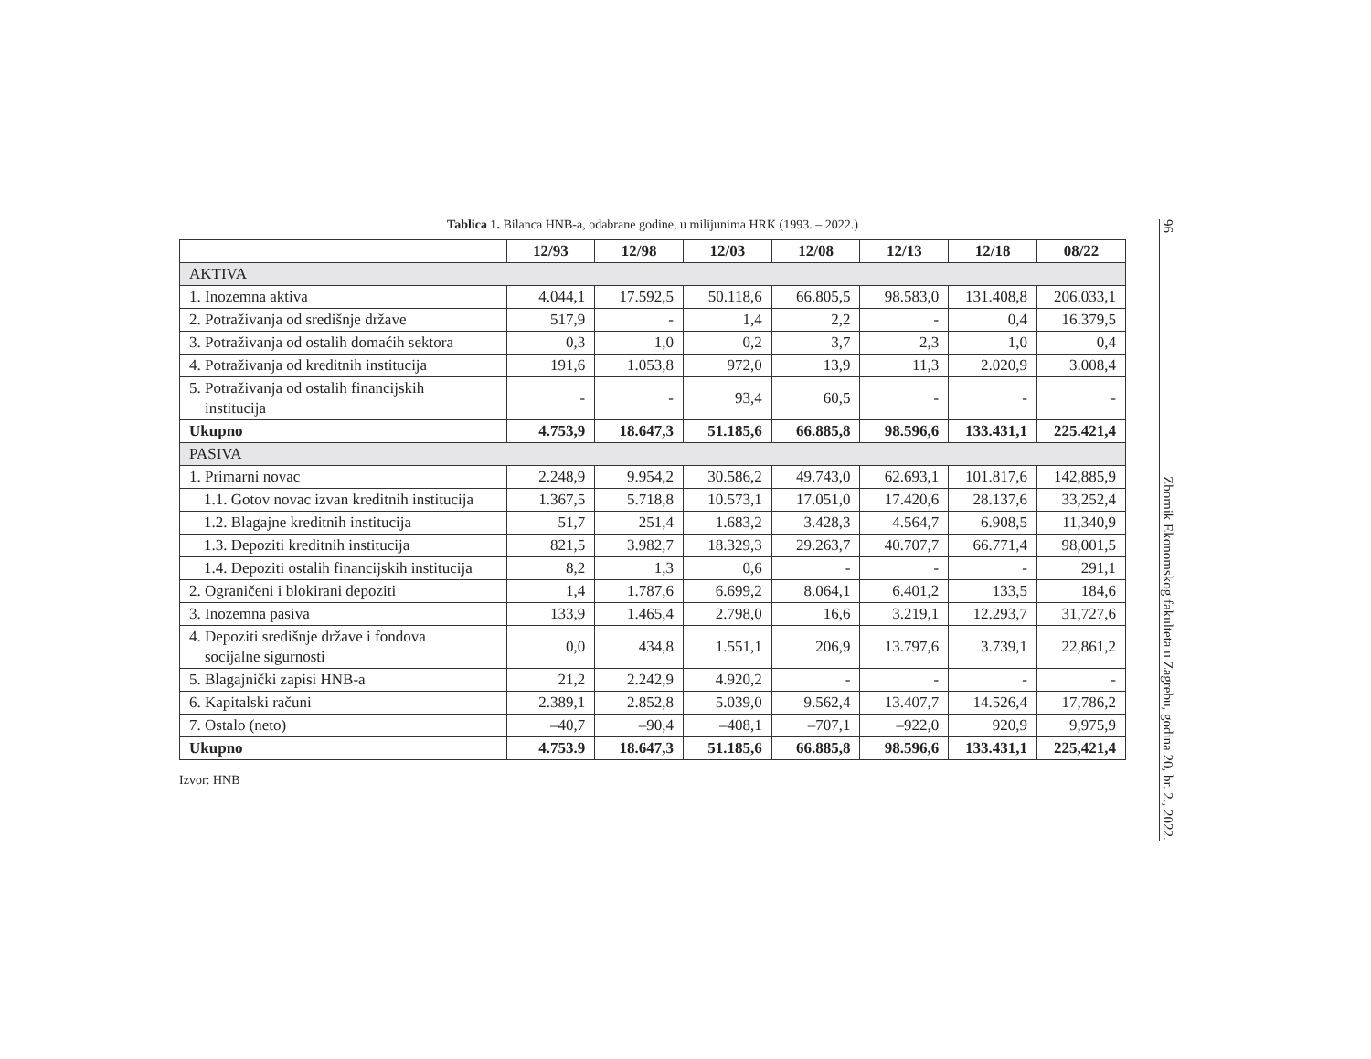Tablica 1. Bilanca HNB-a, odabrane godine, u milijunima HRK (1993. – 2022.)
| | 12/93 | 12/98 | 12/03 | 12/08 | 12/13 | 12/18 | 08/22 |
| --- | --- | --- | --- | --- | --- | --- | --- |
| AKTIVA | | | | | | | |
| 1. Inozemna aktiva | 4.044,1 | 17.592,5 | 50.118,6 | 66.805,5 | 98.583,0 | 131.408,8 | 206.033,1 |
| 2. Potraživanja od središnje države | 517,9 | - | 1,4 | 2,2 | - | 0,4 | 16.379,5 |
| 3. Potraživanja od ostalih domaćih sektora | 0,3 | 1,0 | 0,2 | 3,7 | 2,3 | 1,0 | 0,4 |
| 4. Potraživanja od kreditnih institucija | 191,6 | 1.053,8 | 972,0 | 13,9 | 11,3 | 2.020,9 | 3.008,4 |
| 5. Potraživanja od ostalih financijskih institucija | - | - | 93,4 | 60,5 | - | - | - |
| Ukupno | 4.753,9 | 18.647,3 | 51.185,6 | 66.885,8 | 98.596,6 | 133.431,1 | 225.421,4 |
| PASIVA | | | | | | | |
| 1. Primarni novac | 2.248,9 | 9.954,2 | 30.586,2 | 49.743,0 | 62.693,1 | 101.817,6 | 142,885,9 |
| 1.1. Gotov novac izvan kreditnih institucija | 1.367,5 | 5.718,8 | 10.573,1 | 17.051,0 | 17.420,6 | 28.137,6 | 33,252,4 |
| 1.2. Blagajne kreditnih institucija | 51,7 | 251,4 | 1.683,2 | 3.428,3 | 4.564,7 | 6.908,5 | 11,340,9 |
| 1.3. Depoziti kreditnih institucija | 821,5 | 3.982,7 | 18.329,3 | 29.263,7 | 40.707,7 | 66.771,4 | 98,001,5 |
| 1.4. Depoziti ostalih financijskih institucija | 8,2 | 1,3 | 0,6 | - | - | - | 291,1 |
| 2. Ograničeni i blokirani depoziti | 1,4 | 1.787,6 | 6.699,2 | 8.064,1 | 6.401,2 | 133,5 | 184,6 |
| 3. Inozemna pasiva | 133,9 | 1.465,4 | 2.798,0 | 16,6 | 3.219,1 | 12.293,7 | 31,727,6 |
| 4. Depoziti središnje države i fondova socijalne sigurnosti | 0,0 | 434,8 | 1.551,1 | 206,9 | 13.797,6 | 3.739,1 | 22,861,2 |
| 5. Blagajnički zapisi HNB-a | 21,2 | 2.242,9 | 4.920,2 | - | - | - | - |
| 6. Kapitalski računi | 2.389,1 | 2.852,8 | 5.039,0 | 9.562,4 | 13.407,7 | 14.526,4 | 17,786,2 |
| 7. Ostalo (neto) | –40,7 | –90,4 | –408,1 | –707,1 | –922,0 | 920,9 | 9,975,9 |
| Ukupno | 4.753.9 | 18.647,3 | 51.185,6 | 66.885,8 | 98.596,6 | 133.431,1 | 225,421,4 |
Izvor: HNB
96 Zbornik Ekonomskog fakulteta u Zagrebu, godina 20, br. 2., 2022.